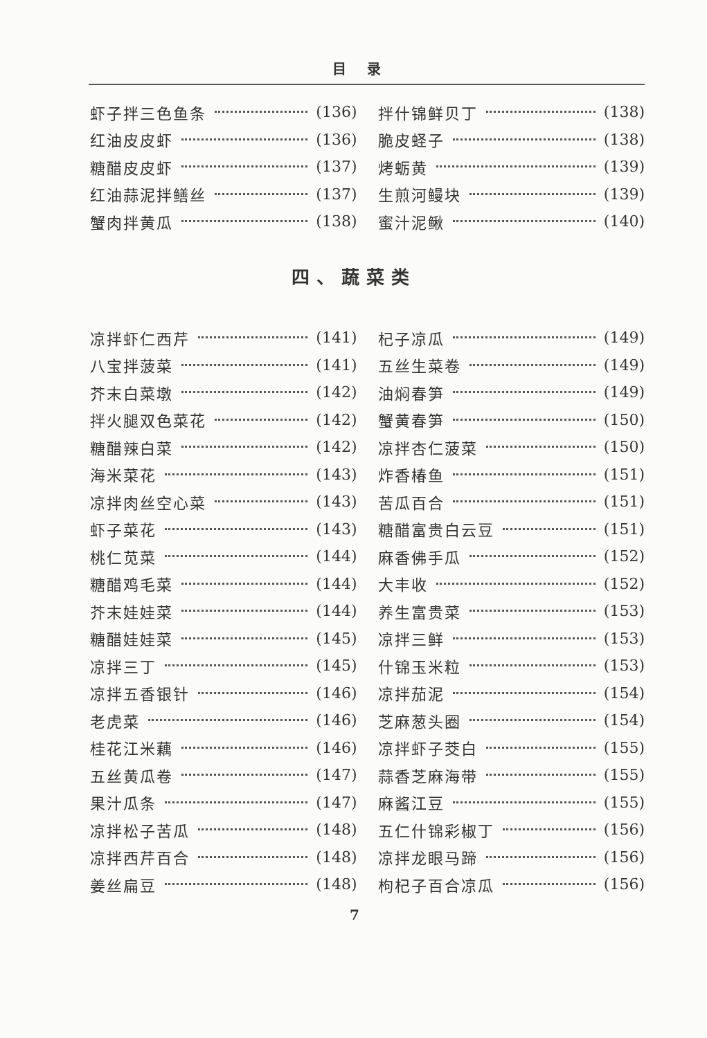目录
虾子拌三色鱼条 (136)
红油皮皮虾 (136)
糖醋皮皮虾 (137)
红油蒜泥拌鳝丝 (137)
蟹肉拌黄瓜 (138)
拌什锦鲜贝丁 (138)
脆皮蛏子 (138)
烤蛎黄 (139)
生煎河鳗块 (139)
蜜汁泥鳅 (140)
四、蔬菜类
凉拌虾仁西芹 (141)
八宝拌菠菜 (141)
芥末白菜墩 (142)
拌火腿双色菜花 (142)
糖醋辣白菜 (142)
海米菜花 (143)
凉拌肉丝空心菜 (143)
虾子菜花 (143)
桃仁苋菜 (144)
糖醋鸡毛菜 (144)
芥末娃娃菜 (144)
糖醋娃娃菜 (145)
凉拌三丁 (145)
凉拌五香银针 (146)
老虎菜 (146)
桂花江米藕 (146)
五丝黄瓜卷 (147)
果汁瓜条 (147)
凉拌松子苦瓜 (148)
凉拌西芹百合 (148)
姜丝扁豆 (148)
杞子凉瓜 (149)
五丝生菜卷 (149)
油焖春笋 (149)
蟹黄春笋 (150)
凉拌杏仁菠菜 (150)
炸香椿鱼 (151)
苦瓜百合 (151)
糖醋富贵白云豆 (151)
麻香佛手瓜 (152)
大丰收 (152)
养生富贵菜 (153)
凉拌三鲜 (153)
什锦玉米粒 (153)
凉拌茄泥 (154)
芝麻葱头圈 (154)
凉拌虾子茭白 (155)
蒜香芝麻海带 (155)
麻酱江豆 (155)
五仁什锦彩椒丁 (156)
凉拌龙眼马蹄 (156)
枸杞子百合凉瓜 (156)
7